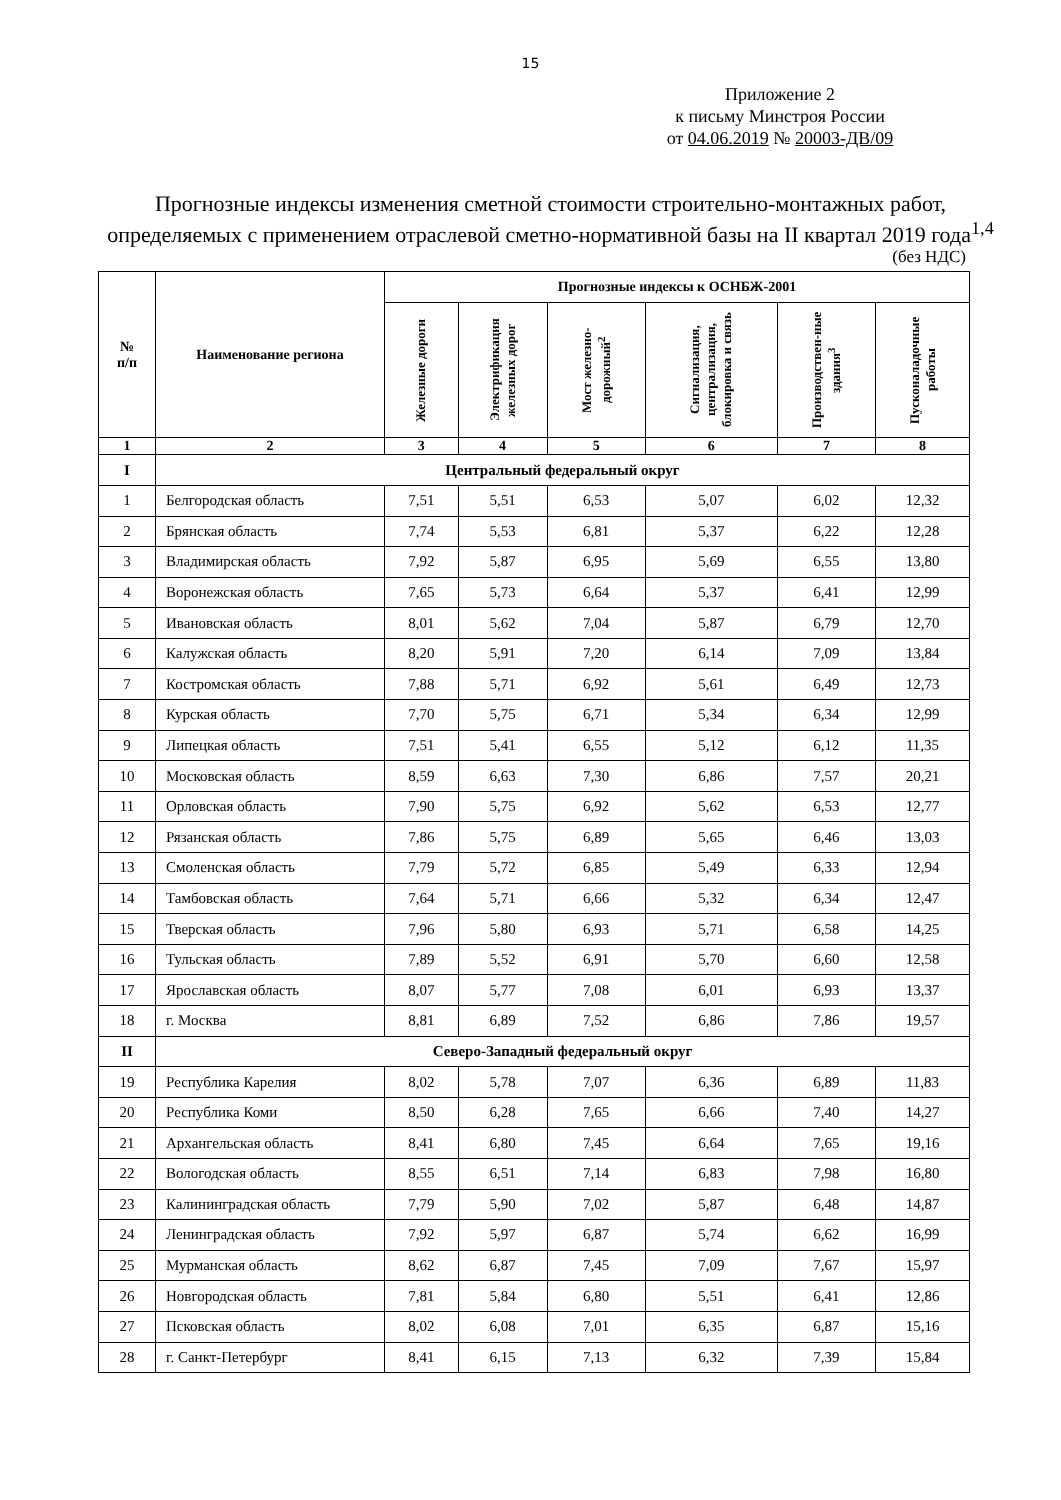15
Приложение 2
к письму Минстроя России
от 04.06.2019 № 20003-ДВ/09
Прогнозные индексы изменения сметной стоимости строительно-монтажных работ, определяемых с применением отраслевой сметно-нормативной базы на II квартал 2019 года<sup>1,4</sup>
(без НДС)
| № п/п | Наименование региона | Прогнозные индексы к ОСНБЖ-2001 | | | | | |
| --- | --- | --- | --- | --- | --- | --- | --- |
| | | Железные дороги | Электрификация железных дорог | Мост железно-дорожный<sup>2</sup> | Сигнализация, централизация, блокировка и связь | Производствен-ные здания<sup>3</sup> | Пусконаладочные работы |
| 1 | 2 | 3 | 4 | 5 | 6 | 7 | 8 |
| I | Центральный федеральный округ | | | | | | |
| 1 | Белгородская область | 7,51 | 5,51 | 6,53 | 5,07 | 6,02 | 12,32 |
| 2 | Брянская область | 7,74 | 5,53 | 6,81 | 5,37 | 6,22 | 12,28 |
| 3 | Владимирская область | 7,92 | 5,87 | 6,95 | 5,69 | 6,55 | 13,80 |
| 4 | Воронежская область | 7,65 | 5,73 | 6,64 | 5,37 | 6,41 | 12,99 |
| 5 | Ивановская область | 8,01 | 5,62 | 7,04 | 5,87 | 6,79 | 12,70 |
| 6 | Калужская область | 8,20 | 5,91 | 7,20 | 6,14 | 7,09 | 13,84 |
| 7 | Костромская область | 7,88 | 5,71 | 6,92 | 5,61 | 6,49 | 12,73 |
| 8 | Курская область | 7,70 | 5,75 | 6,71 | 5,34 | 6,34 | 12,99 |
| 9 | Липецкая область | 7,51 | 5,41 | 6,55 | 5,12 | 6,12 | 11,35 |
| 10 | Московская область | 8,59 | 6,63 | 7,30 | 6,86 | 7,57 | 20,21 |
| 11 | Орловская область | 7,90 | 5,75 | 6,92 | 5,62 | 6,53 | 12,77 |
| 12 | Рязанская область | 7,86 | 5,75 | 6,89 | 5,65 | 6,46 | 13,03 |
| 13 | Смоленская область | 7,79 | 5,72 | 6,85 | 5,49 | 6,33 | 12,94 |
| 14 | Тамбовская область | 7,64 | 5,71 | 6,66 | 5,32 | 6,34 | 12,47 |
| 15 | Тверская область | 7,96 | 5,80 | 6,93 | 5,71 | 6,58 | 14,25 |
| 16 | Тульская область | 7,89 | 5,52 | 6,91 | 5,70 | 6,60 | 12,58 |
| 17 | Ярославская область | 8,07 | 5,77 | 7,08 | 6,01 | 6,93 | 13,37 |
| 18 | г. Москва | 8,81 | 6,89 | 7,52 | 6,86 | 7,86 | 19,57 |
| II | Северо-Западный федеральный округ | | | | | | |
| 19 | Республика Карелия | 8,02 | 5,78 | 7,07 | 6,36 | 6,89 | 11,83 |
| 20 | Республика Коми | 8,50 | 6,28 | 7,65 | 6,66 | 7,40 | 14,27 |
| 21 | Архангельская область | 8,41 | 6,80 | 7,45 | 6,64 | 7,65 | 19,16 |
| 22 | Вологодская область | 8,55 | 6,51 | 7,14 | 6,83 | 7,98 | 16,80 |
| 23 | Калининградская область | 7,79 | 5,90 | 7,02 | 5,87 | 6,48 | 14,87 |
| 24 | Ленинградская область | 7,92 | 5,97 | 6,87 | 5,74 | 6,62 | 16,99 |
| 25 | Мурманская область | 8,62 | 6,87 | 7,45 | 7,09 | 7,67 | 15,97 |
| 26 | Новгородская область | 7,81 | 5,84 | 6,80 | 5,51 | 6,41 | 12,86 |
| 27 | Псковская область | 8,02 | 6,08 | 7,01 | 6,35 | 6,87 | 15,16 |
| 28 | г. Санкт-Петербург | 8,41 | 6,15 | 7,13 | 6,32 | 7,39 | 15,84 |